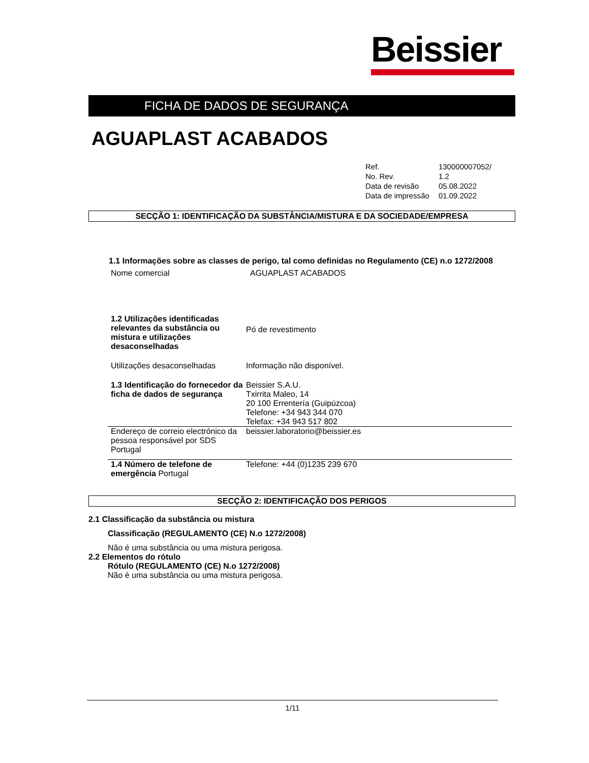Beissier
FICHA DE DADOS DE SEGURANÇA
AGUAPLAST ACABADOS
| Ref. | 130000007052/ |
| No. Rev. | 1.2 |
| Data de revisão | 05.08.2022 |
| Data de impressão | 01.09.2022 |
SECÇÃO 1: IDENTIFICAÇÃO DA SUBSTÂNCIA/MISTURA E DA SOCIEDADE/EMPRESA
1.1 Informações sobre as classes de perigo, tal como definidas no Regulamento (CE) n.o 1272/2008
| Nome comercial | AGUAPLAST ACABADOS |
| 1.2 Utilizações identificadas relevantes da substância ou mistura e utilizações desaconselhadas | Pó de revestimento |
| Utilizações desaconselhadas | Informação não disponível. |
| 1.3 Identificação do fornecedor da ficha de dados de segurança | Beissier S.A.U. Txirrita Maleo, 14 20 100 Errentería (Guipúzcoa) Telefone: +34 943 344 070 Telefax: +34 943 517 802 |
| Endereço de correio electrónico da pessoa responsável por SDS Portugal | beissier.laboratorio@beissier.es |
| 1.4 Número de telefone de emergência Portugal | Telefone: +44 (0)1235 239 670 |
SECÇÃO 2: IDENTIFICAÇÃO DOS PERIGOS
2.1 Classificação da substância ou mistura
Classificação (REGULAMENTO (CE) N.o 1272/2008)
Não é uma substância ou uma mistura perigosa.
2.2 Elementos do rótulo
Rótulo (REGULAMENTO (CE) N.o 1272/2008)
Não é uma substância ou uma mistura perigosa.
1/11